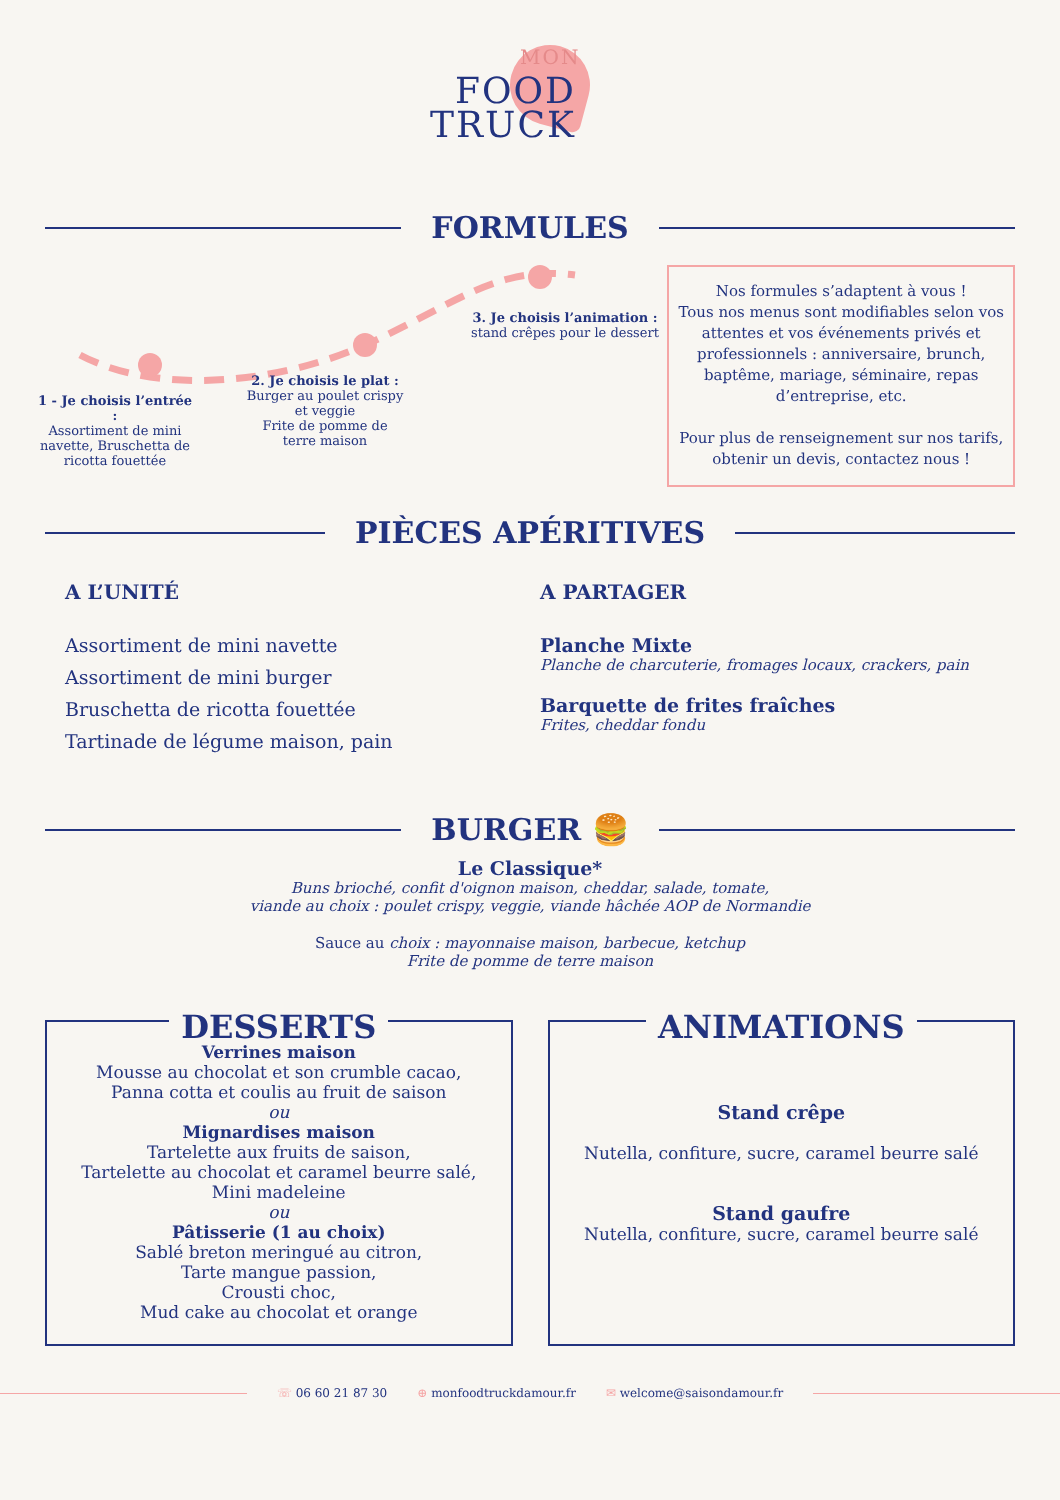MON
FOOD
TRUCK
FORMULES
1 - Je choisis l’entrée :
Assortiment de mini navette, Bruschetta de ricotta fouettée
2. Je choisis le plat :
Burger au poulet crispy et veggie
Frite de pomme de terre maison
3. Je choisis l’animation :
stand crêpes pour le dessert
Nos formules s’adaptent à vous !
Tous nos menus sont modifiables selon vos attentes et vos événements privés et professionnels : anniversaire, brunch, baptême, mariage, séminaire, repas d’entreprise, etc.
Pour plus de renseignement sur nos tarifs, obtenir un devis, contactez nous !
PIÈCES APÉRITIVES
A L’UNITÉ
Assortiment de mini navette
Assortiment de mini burger
Bruschetta de ricotta fouettée
Tartinade de légume maison, pain
A PARTAGER
Planche Mixte
Planche de charcuterie, fromages locaux, crackers, pain
Barquette de frites fraîches
Frites, cheddar fondu
BURGER 🍔
Le Classique*
Buns brioché, confit d'oignon maison, cheddar, salade, tomate,
viande au choix : poulet crispy, veggie, viande hâchée AOP de Normandie
Sauce au choix : mayonnaise maison, barbecue, ketchup
Frite de pomme de terre maison
DESSERTS
Verrines maison
Mousse au chocolat et son crumble cacao,
Panna cotta et coulis au fruit de saison
ou
Mignardises maison
Tartelette aux fruits de saison,
Tartelette au chocolat et caramel beurre salé,
Mini madeleine
ou
Pâtisserie (1 au choix)
Sablé breton meringué au citron,
Tarte mangue passion,
Crousti choc,
Mud cake au chocolat et orange
ANIMATIONS
Stand crêpe
Nutella, confiture, sucre, caramel beurre salé
Stand gaufre
Nutella, confiture, sucre, caramel beurre salé
☏ 06 60 21 87 30 ⊕ monfoodtruckdamour.fr ✉ welcome@saisondamour.fr